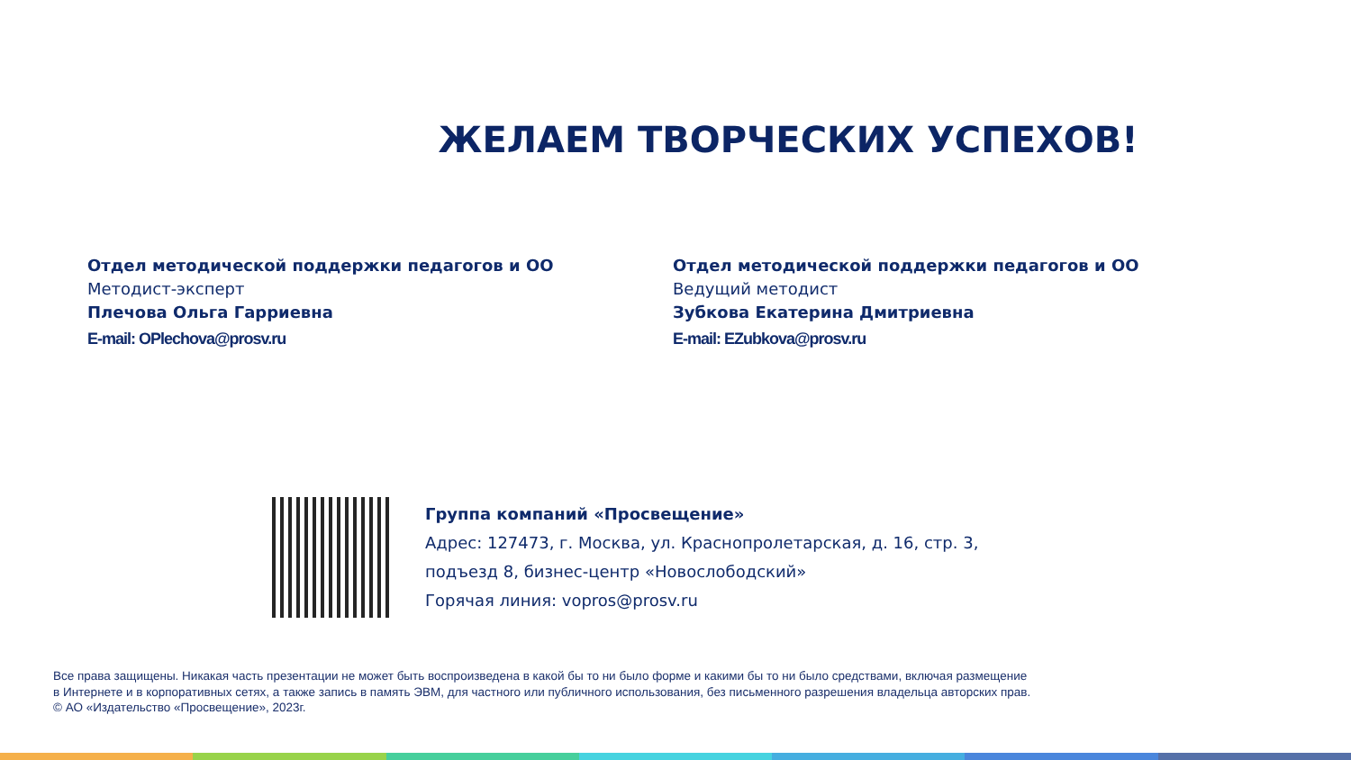ЖЕЛАЕМ ТВОРЧЕСКИХ УСПЕХОВ!
Отдел методической поддержки педагогов и ОО
Методист-эксперт
Плечова Ольга Гарриевна
E-mail: OPlechova@prosv.ru
Отдел методической поддержки педагогов и ОО
Ведущий методист
Зубкова Екатерина Дмитриевна
E-mail: EZubkova@prosv.ru
Группа компаний «Просвещение»
Адрес: 127473, г. Москва, ул. Краснопролетарская, д. 16, стр. 3,
подъезд 8, бизнес-центр «Новослободский»
Горячая линия: vopros@prosv.ru
Все права защищены. Никакая часть презентации не может быть воспроизведена в какой бы то ни было форме и какими бы то ни было средствами, включая размещение
в Интернете и в корпоративных сетях, а также запись в память ЭВМ, для частного или публичного использования, без письменного разрешения владельца авторских прав.
© АО «Издательство «Просвещение», 2023г.